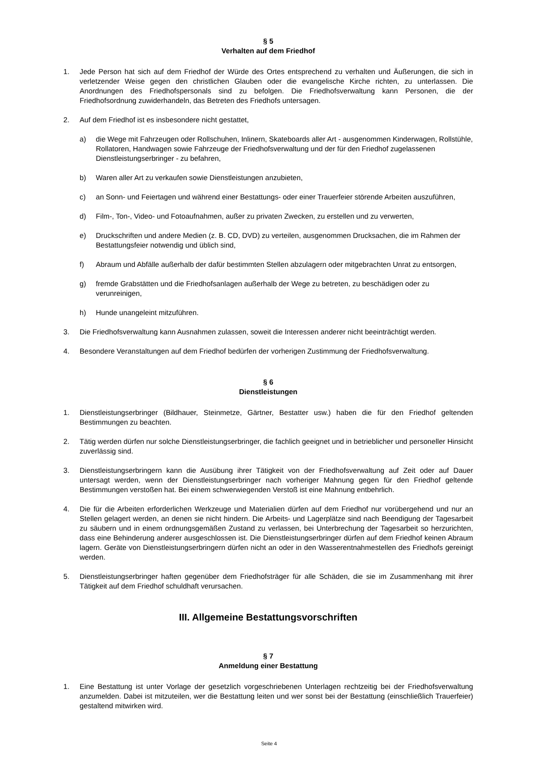§ 5
Verhalten auf dem Friedhof
1. Jede Person hat sich auf dem Friedhof der Würde des Ortes entsprechend zu verhalten und Äußerungen, die sich in verletzender Weise gegen den christlichen Glauben oder die evangelische Kirche richten, zu unterlassen. Die Anordnungen des Friedhofspersonals sind zu befolgen. Die Friedhofsverwaltung kann Personen, die der Friedhofsordnung zuwiderhandeln, das Betreten des Friedhofs untersagen.
2. Auf dem Friedhof ist es insbesondere nicht gestattet,
a) die Wege mit Fahrzeugen oder Rollschuhen, Inlinern, Skateboards aller Art - ausgenommen Kinderwagen, Rollstühle, Rollatoren, Handwagen sowie Fahrzeuge der Friedhofsverwaltung und der für den Friedhof zugelassenen Dienstleistungserbringer - zu befahren,
b) Waren aller Art zu verkaufen sowie Dienstleistungen anzubieten,
c) an Sonn- und Feiertagen und während einer Bestattungs- oder einer Trauerfeier störende Arbeiten auszuführen,
d) Film-, Ton-, Video- und Fotoaufnahmen, außer zu privaten Zwecken, zu erstellen und zu verwerten,
e) Druckschriften und andere Medien (z. B. CD, DVD) zu verteilen, ausgenommen Drucksachen, die im Rahmen der Bestattungsfeier notwendig und üblich sind,
f) Abraum und Abfälle außerhalb der dafür bestimmten Stellen abzulagern oder mitgebrachten Unrat zu entsorgen,
g) fremde Grabstätten und die Friedhofsanlagen außerhalb der Wege zu betreten, zu beschädigen oder zu verunreinigen,
h) Hunde unangeleint mitzuführen.
3. Die Friedhofsverwaltung kann Ausnahmen zulassen, soweit die Interessen anderer nicht beeinträchtigt werden.
4. Besondere Veranstaltungen auf dem Friedhof bedürfen der vorherigen Zustimmung der Friedhofsverwaltung.
§ 6
Dienstleistungen
1. Dienstleistungserbringer (Bildhauer, Steinmetze, Gärtner, Bestatter usw.) haben die für den Friedhof geltenden Bestimmungen zu beachten.
2. Tätig werden dürfen nur solche Dienstleistungserbringer, die fachlich geeignet und in betrieblicher und personeller Hinsicht zuverlässig sind.
3. Dienstleistungserbringern kann die Ausübung ihrer Tätigkeit von der Friedhofsverwaltung auf Zeit oder auf Dauer untersagt werden, wenn der Dienstleistungserbringer nach vorheriger Mahnung gegen für den Friedhof geltende Bestimmungen verstoßen hat. Bei einem schwerwiegenden Verstoß ist eine Mahnung entbehrlich.
4. Die für die Arbeiten erforderlichen Werkzeuge und Materialien dürfen auf dem Friedhof nur vorübergehend und nur an Stellen gelagert werden, an denen sie nicht hindern. Die Arbeits- und Lagerplätze sind nach Beendigung der Tagesarbeit zu säubern und in einem ordnungsgemäßen Zustand zu verlassen, bei Unterbrechung der Tagesarbeit so herzurichten, dass eine Behinderung anderer ausgeschlossen ist. Die Dienstleistungserbringer dürfen auf dem Friedhof keinen Abraum lagern. Geräte von Dienstleistungserbringern dürfen nicht an oder in den Wasserentnahmestellen des Friedhofs gereinigt werden.
5. Dienstleistungserbringer haften gegenüber dem Friedhofsträger für alle Schäden, die sie im Zusammenhang mit ihrer Tätigkeit auf dem Friedhof schuldhaft verursachen.
III. Allgemeine Bestattungsvorschriften
§ 7
Anmeldung einer Bestattung
1. Eine Bestattung ist unter Vorlage der gesetzlich vorgeschriebenen Unterlagen rechtzeitig bei der Friedhofsverwaltung anzumelden. Dabei ist mitzuteilen, wer die Bestattung leiten und wer sonst bei der Bestattung (einschließlich Trauerfeier) gestaltend mitwirken wird.
Seite 4